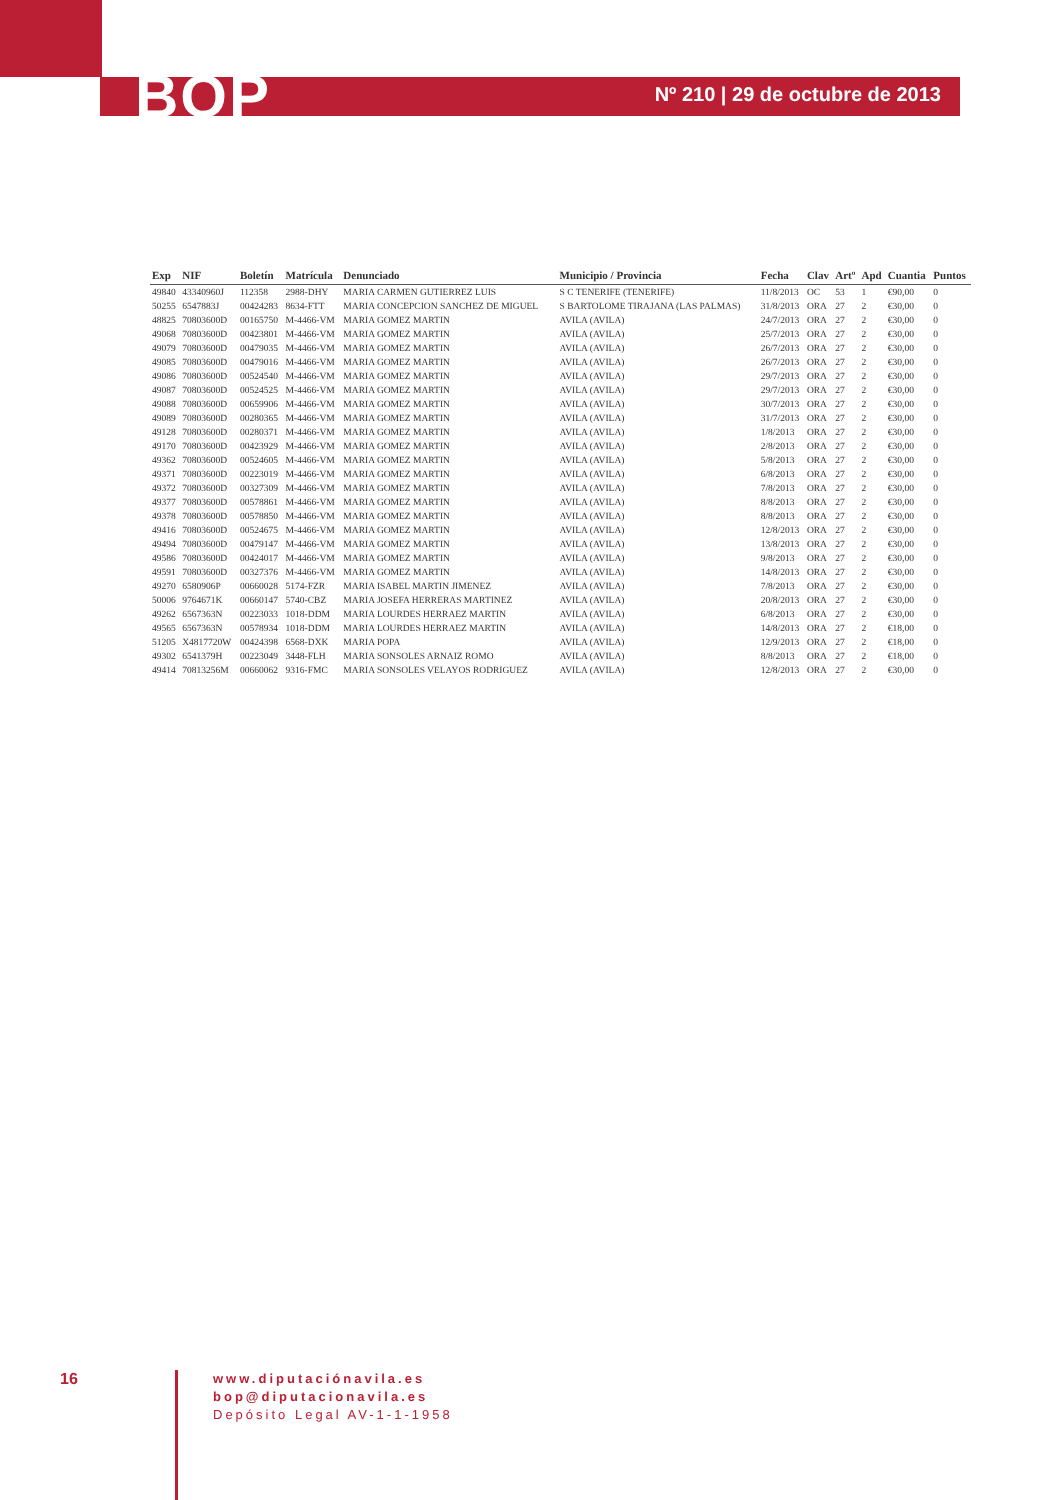BOP Nº 210 | 29 de octubre de 2013
| Exp | NIF | Boletín | Matrícula | Denunciado | Municipio / Provincia | Fecha | Clav | Artº | Apd | Cuantia | Puntos |
| --- | --- | --- | --- | --- | --- | --- | --- | --- | --- | --- | --- |
| 49840 | 43340960J | 112358 | 2988-DHY | MARIA CARMEN GUTIERREZ LUIS | S C TENERIFE (TENERIFE) | 11/8/2013 | OC | 53 | 1 | €90,00 | 0 |
| 50255 | 6547883J | 00424283 | 8634-FTT | MARIA CONCEPCION SANCHEZ DE MIGUEL | S BARTOLOME TIRAJANA (LAS PALMAS) | 31/8/2013 | ORA | 27 | 2 | €30,00 | 0 |
| 48825 | 70803600D | 00165750 | M-4466-VM | MARIA GOMEZ MARTIN | AVILA (AVILA) | 24/7/2013 | ORA | 27 | 2 | €30,00 | 0 |
| 49068 | 70803600D | 00423801 | M-4466-VM | MARIA GOMEZ MARTIN | AVILA (AVILA) | 25/7/2013 | ORA | 27 | 2 | €30,00 | 0 |
| 49079 | 70803600D | 00479035 | M-4466-VM | MARIA GOMEZ MARTIN | AVILA (AVILA) | 26/7/2013 | ORA | 27 | 2 | €30,00 | 0 |
| 49085 | 70803600D | 00479016 | M-4466-VM | MARIA GOMEZ MARTIN | AVILA (AVILA) | 26/7/2013 | ORA | 27 | 2 | €30,00 | 0 |
| 49086 | 70803600D | 00524540 | M-4466-VM | MARIA GOMEZ MARTIN | AVILA (AVILA) | 29/7/2013 | ORA | 27 | 2 | €30,00 | 0 |
| 49087 | 70803600D | 00524525 | M-4466-VM | MARIA GOMEZ MARTIN | AVILA (AVILA) | 29/7/2013 | ORA | 27 | 2 | €30,00 | 0 |
| 49088 | 70803600D | 00659906 | M-4466-VM | MARIA GOMEZ MARTIN | AVILA (AVILA) | 30/7/2013 | ORA | 27 | 2 | €30,00 | 0 |
| 49089 | 70803600D | 00280365 | M-4466-VM | MARIA GOMEZ MARTIN | AVILA (AVILA) | 31/7/2013 | ORA | 27 | 2 | €30,00 | 0 |
| 49128 | 70803600D | 00280371 | M-4466-VM | MARIA GOMEZ MARTIN | AVILA (AVILA) | 1/8/2013 | ORA | 27 | 2 | €30,00 | 0 |
| 49170 | 70803600D | 00423929 | M-4466-VM | MARIA GOMEZ MARTIN | AVILA (AVILA) | 2/8/2013 | ORA | 27 | 2 | €30,00 | 0 |
| 49362 | 70803600D | 00524605 | M-4466-VM | MARIA GOMEZ MARTIN | AVILA (AVILA) | 5/8/2013 | ORA | 27 | 2 | €30,00 | 0 |
| 49371 | 70803600D | 00223019 | M-4466-VM | MARIA GOMEZ MARTIN | AVILA (AVILA) | 6/8/2013 | ORA | 27 | 2 | €30,00 | 0 |
| 49372 | 70803600D | 00327309 | M-4466-VM | MARIA GOMEZ MARTIN | AVILA (AVILA) | 7/8/2013 | ORA | 27 | 2 | €30,00 | 0 |
| 49377 | 70803600D | 00578861 | M-4466-VM | MARIA GOMEZ MARTIN | AVILA (AVILA) | 8/8/2013 | ORA | 27 | 2 | €30,00 | 0 |
| 49378 | 70803600D | 00578850 | M-4466-VM | MARIA GOMEZ MARTIN | AVILA (AVILA) | 8/8/2013 | ORA | 27 | 2 | €30,00 | 0 |
| 49416 | 70803600D | 00524675 | M-4466-VM | MARIA GOMEZ MARTIN | AVILA (AVILA) | 12/8/2013 | ORA | 27 | 2 | €30,00 | 0 |
| 49494 | 70803600D | 00479147 | M-4466-VM | MARIA GOMEZ MARTIN | AVILA (AVILA) | 13/8/2013 | ORA | 27 | 2 | €30,00 | 0 |
| 49586 | 70803600D | 00424017 | M-4466-VM | MARIA GOMEZ MARTIN | AVILA (AVILA) | 9/8/2013 | ORA | 27 | 2 | €30,00 | 0 |
| 49591 | 70803600D | 00327376 | M-4466-VM | MARIA GOMEZ MARTIN | AVILA (AVILA) | 14/8/2013 | ORA | 27 | 2 | €30,00 | 0 |
| 49270 | 6580906P | 00660028 | 5174-FZR | MARIA ISABEL MARTIN JIMENEZ | AVILA (AVILA) | 7/8/2013 | ORA | 27 | 2 | €30,00 | 0 |
| 50006 | 9764671K | 00660147 | 5740-CBZ | MARIA JOSEFA HERRERAS MARTINEZ | AVILA (AVILA) | 20/8/2013 | ORA | 27 | 2 | €30,00 | 0 |
| 49262 | 6567363N | 00223033 | 1018-DDM | MARIA LOURDES HERRAEZ MARTIN | AVILA (AVILA) | 6/8/2013 | ORA | 27 | 2 | €30,00 | 0 |
| 49565 | 6567363N | 00578934 | 1018-DDM | MARIA LOURDES HERRAEZ MARTIN | AVILA (AVILA) | 14/8/2013 | ORA | 27 | 2 | €18,00 | 0 |
| 51205 | X4817720W | 00424398 | 6568-DXK | MARIA POPA | AVILA (AVILA) | 12/9/2013 | ORA | 27 | 2 | €18,00 | 0 |
| 49302 | 6541379H | 00223049 | 3448-FLH | MARIA SONSOLES ARNAIZ ROMO | AVILA (AVILA) | 8/8/2013 | ORA | 27 | 2 | €18,00 | 0 |
| 49414 | 70813256M | 00660062 | 9316-FMC | MARIA SONSOLES VELAYOS RODRIGUEZ | AVILA (AVILA) | 12/8/2013 | ORA | 27 | 2 | €30,00 | 0 |
16
www.diputaciónavila.es
bop@diputacionavila.es
Depósito Legal AV-1-1-1958